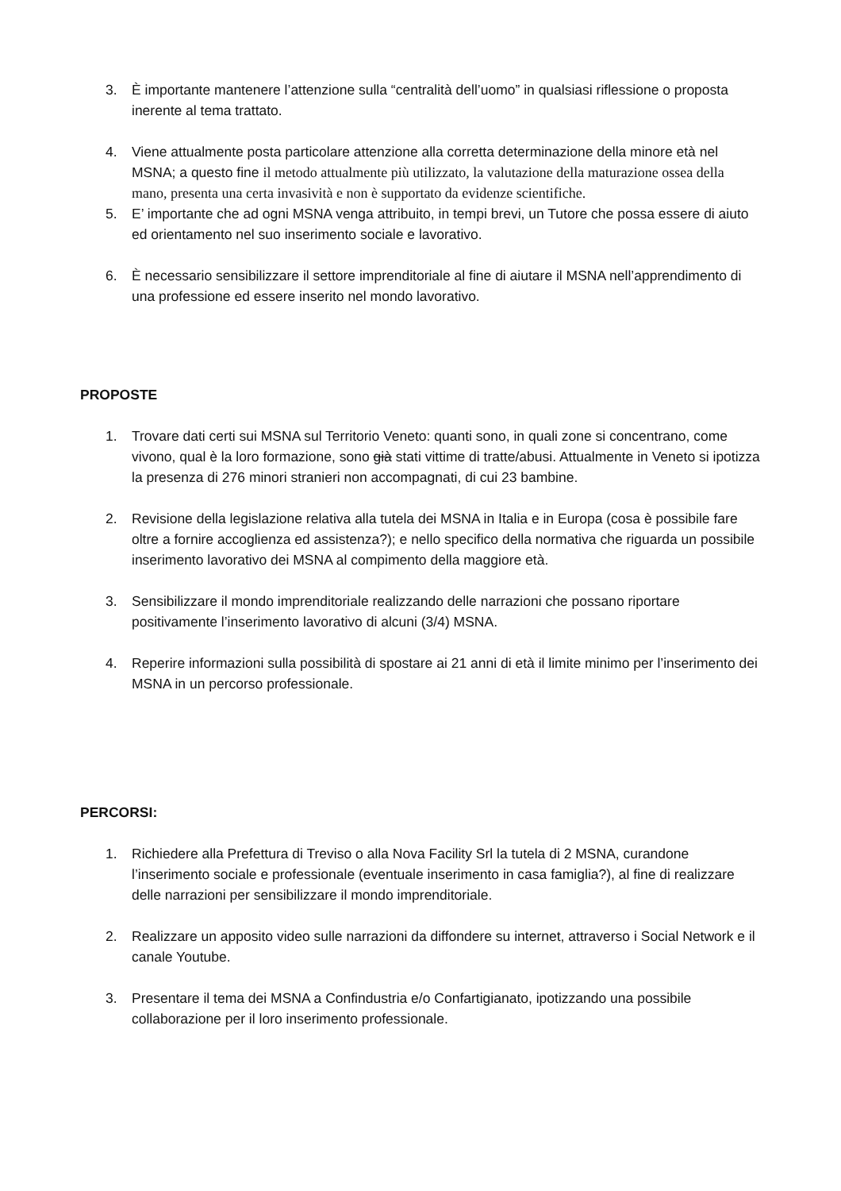3. È importante mantenere l’attenzione sulla “centralità dell’uomo” in qualsiasi riflessione o proposta inerente al tema trattato.
4. Viene attualmente posta particolare attenzione alla corretta determinazione della minore età nel MSNA; a questo fine il metodo attualmente più utilizzato, la valutazione della maturazione ossea della mano, presenta una certa invasività e non è supportato da evidenze scientifiche.
5. E’ importante che ad ogni MSNA venga attribuito, in tempi brevi, un Tutore che possa essere di aiuto ed orientamento nel suo inserimento sociale e lavorativo.
6. È necessario sensibilizzare il settore imprenditoriale al fine di aiutare il MSNA nell’apprendimento di una professione ed essere inserito nel mondo lavorativo.
PROPOSTE
1. Trovare dati certi sui MSNA sul Territorio Veneto: quanti sono, in quali zone si concentrano, come vivono, qual è la loro formazione, sono già stati vittime di tratte/abusi. Attualmente in Veneto si ipotizza la presenza di 276 minori stranieri non accompagnati, di cui 23 bambine.
2. Revisione della legislazione relativa alla tutela dei MSNA in Italia e in Europa (cosa è possibile fare oltre a fornire accoglienza ed assistenza?); e nello specifico della normativa che riguarda un possibile inserimento lavorativo dei MSNA al compimento della maggiore età.
3. Sensibilizzare il mondo imprenditoriale realizzando delle narrazioni che possano riportare positivamente l’inserimento lavorativo di alcuni (3/4) MSNA.
4. Reperire informazioni sulla possibilità di spostare ai 21 anni di età il limite minimo per l’inserimento dei MSNA in un percorso professionale.
PERCORSI:
1. Richiedere alla Prefettura di Treviso o alla Nova Facility Srl la tutela di 2 MSNA, curandone l’inserimento sociale e professionale (eventuale inserimento in casa famiglia?), al fine di realizzare delle narrazioni per sensibilizzare il mondo imprenditoriale.
2. Realizzare un apposito video sulle narrazioni da diffondere su internet, attraverso i Social Network e il canale Youtube.
3. Presentare il tema dei MSNA a Confindustria e/o Confartigianato, ipotizzando una possibile collaborazione per il loro inserimento professionale.